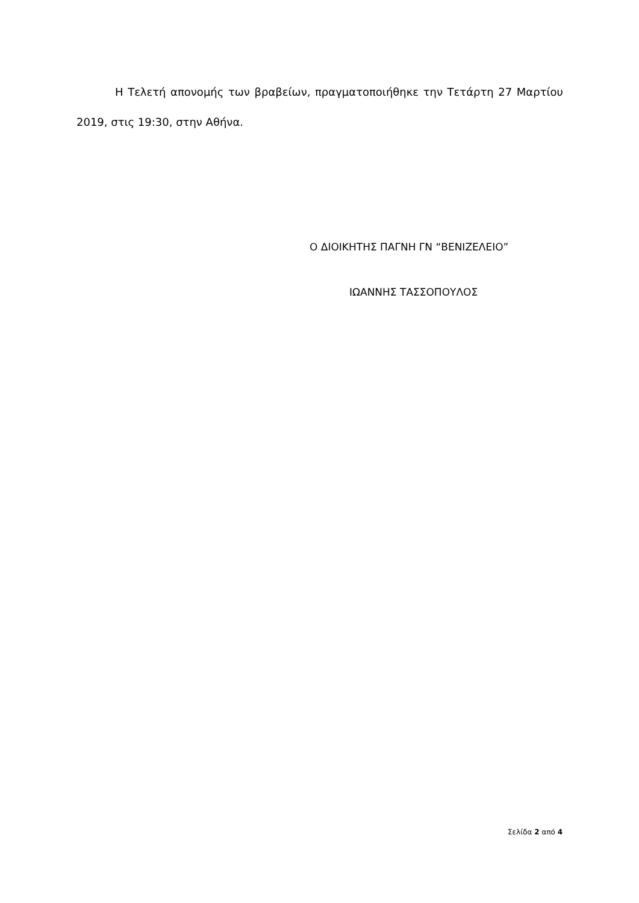Η Τελετή απονομής των βραβείων, πραγματοποιήθηκε την Τετάρτη 27 Μαρτίου 2019, στις 19:30, στην Αθήνα.
Ο ΔΙΟΙΚΗΤΗΣ ΠΑΓΝΗ ΓΝ “ΒΕΝΙΖΕΛΕΙΟ”
ΙΩΑΝΝΗΣ ΤΑΣΣΟΠΟΥΛΟΣ
Σελίδα 2 από 4